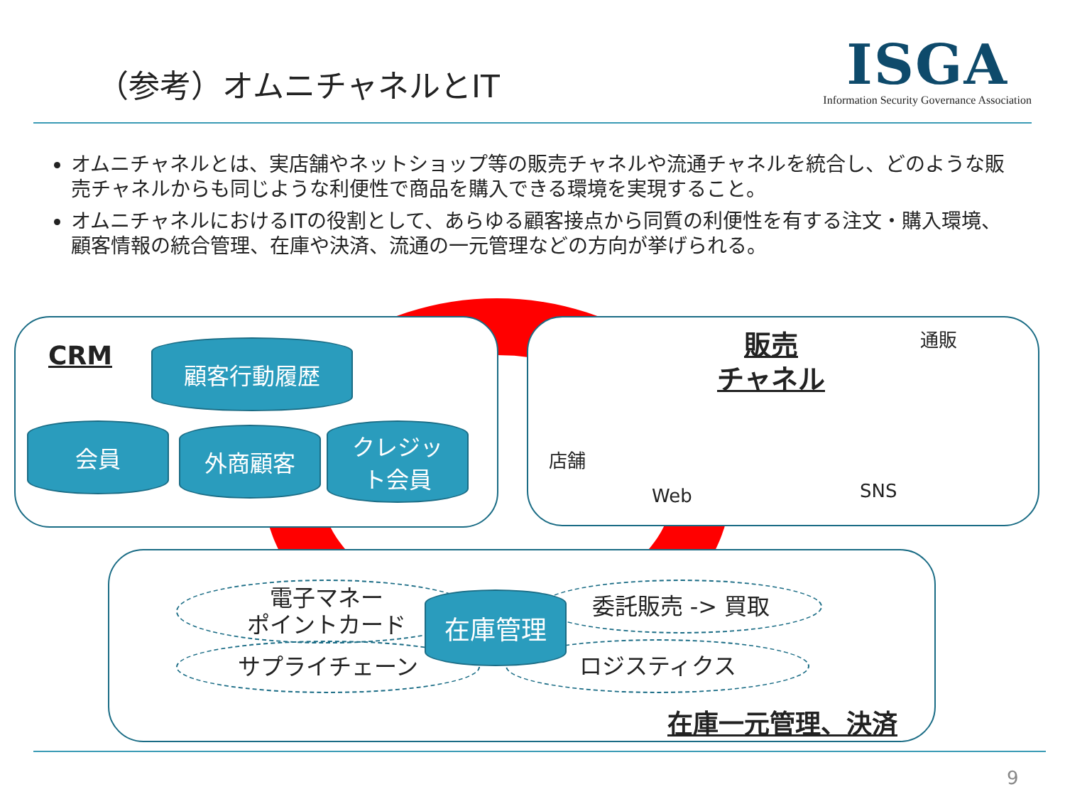（参考）オムニチャネルとIT
ISGA
Information Security Governance Association
オムニチャネルとは、実店舗やネットショップ等の販売チャネルや流通チャネルを統合し、どのような販売チャネルからも同じような利便性で商品を購入できる環境を実現すること。
オムニチャネルにおけるITの役割として、あらゆる顧客接点から同質の利便性を有する注文・購入環境、顧客情報の統合管理、在庫や決済、流通の一元管理などの方向が挙げられる。
CRM 顧客行動履歴
会員 外商顧客
クレジッ
ト会員
販売
チャネル
通販
店舗
Web SNS
電子マネー
ポイントカード
サプライチェーン
委託販売 -> 買取
ロジスティクス
在庫管理
在庫一元管理、決済
9